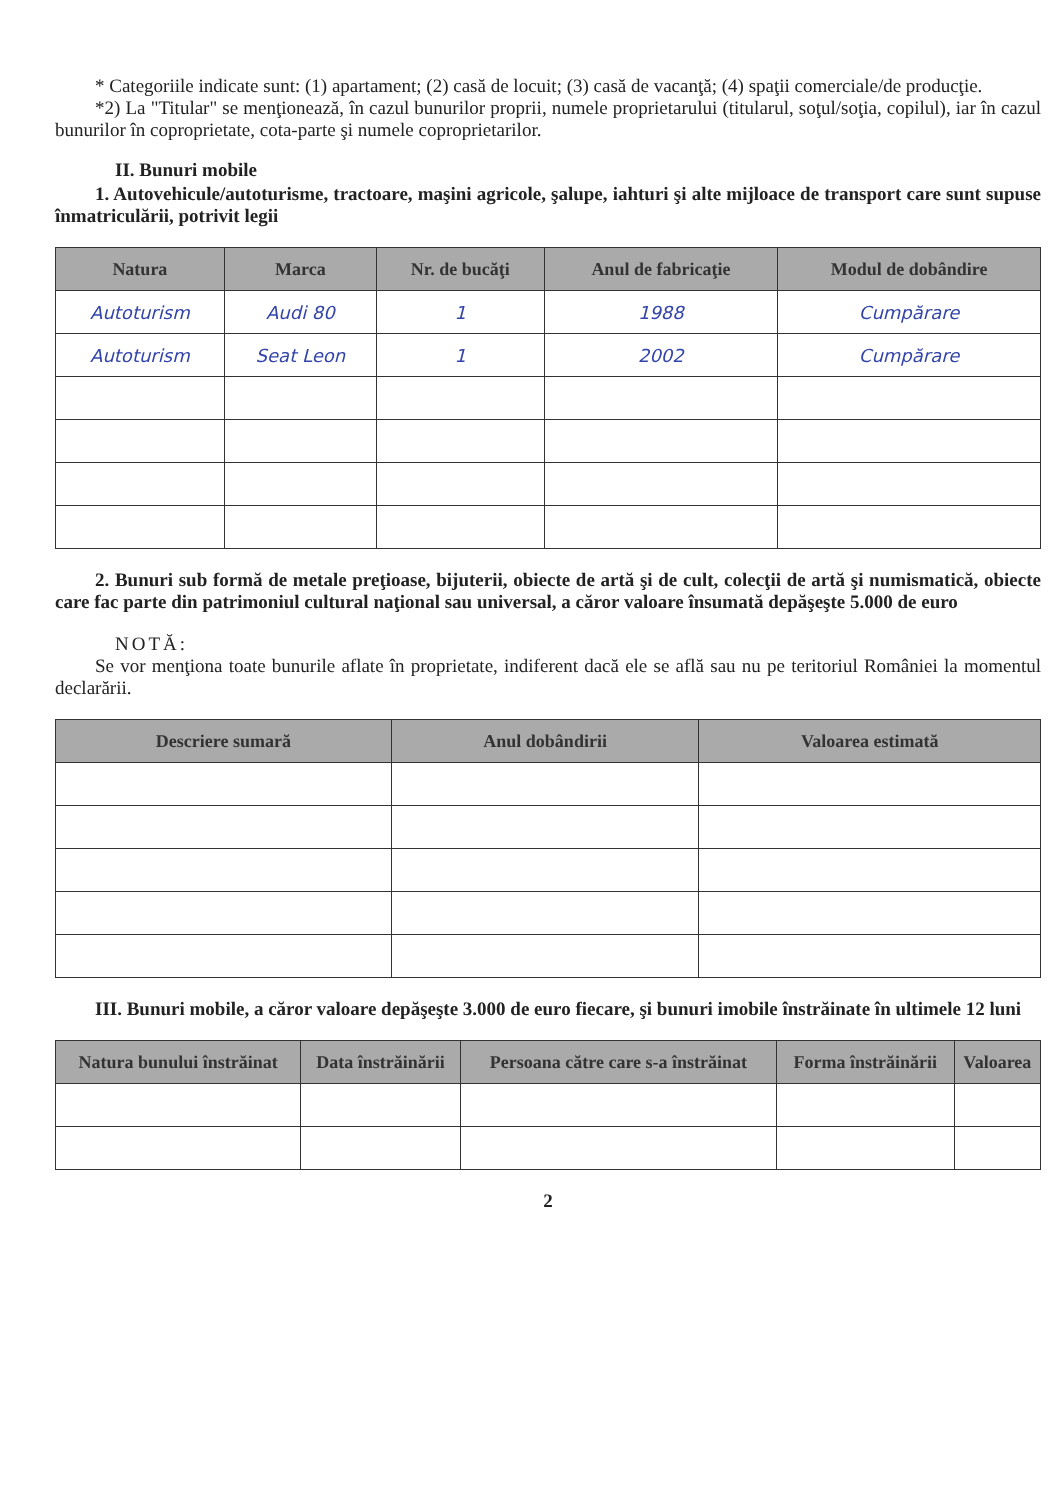* Categoriile indicate sunt: (1) apartament; (2) casă de locuit; (3) casă de vacanţă; (4) spaţii comerciale/de producţie.
*2) La "Titular" se menţionează, în cazul bunurilor proprii, numele proprietarului (titularul, soţul/soţia, copilul), iar în cazul bunurilor în coproprietate, cota-parte şi numele coproprietarilor.
II. Bunuri mobile
1. Autovehicule/autoturisme, tractoare, maşini agricole, şalupe, iahturi şi alte mijloace de transport care sunt supuse înmatriculării, potrivit legii
| Natura | Marca | Nr. de bucăţi | Anul de fabricaţie | Modul de dobândire |
| --- | --- | --- | --- | --- |
| Autoturism | Audi 80 | 1 | 1988 | Cumpărare |
| Autoturism | Seat Leon | 1 | 2002 | Cumpărare |
2. Bunuri sub formă de metale preţioase, bijuterii, obiecte de artă şi de cult, colecţii de artă şi numismatică, obiecte care fac parte din patrimoniul cultural naţional sau universal, a căror valoare însumată depăşeşte 5.000 de euro
NOTĂ:
Se vor menţiona toate bunurile aflate în proprietate, indiferent dacă ele se află sau nu pe teritoriul României la momentul declarării.
| Descriere sumară | Anul dobândirii | Valoarea estimată |
| --- | --- | --- |
III. Bunuri mobile, a căror valoare depăşeşte 3.000 de euro fiecare, şi bunuri imobile înstrăinate în ultimele 12 luni
| Natura bunului înstrăinat | Data înstrăinării | Persoana către care s-a înstrăinat | Forma înstrăinării | Valoarea |
| --- | --- | --- | --- | --- |
2